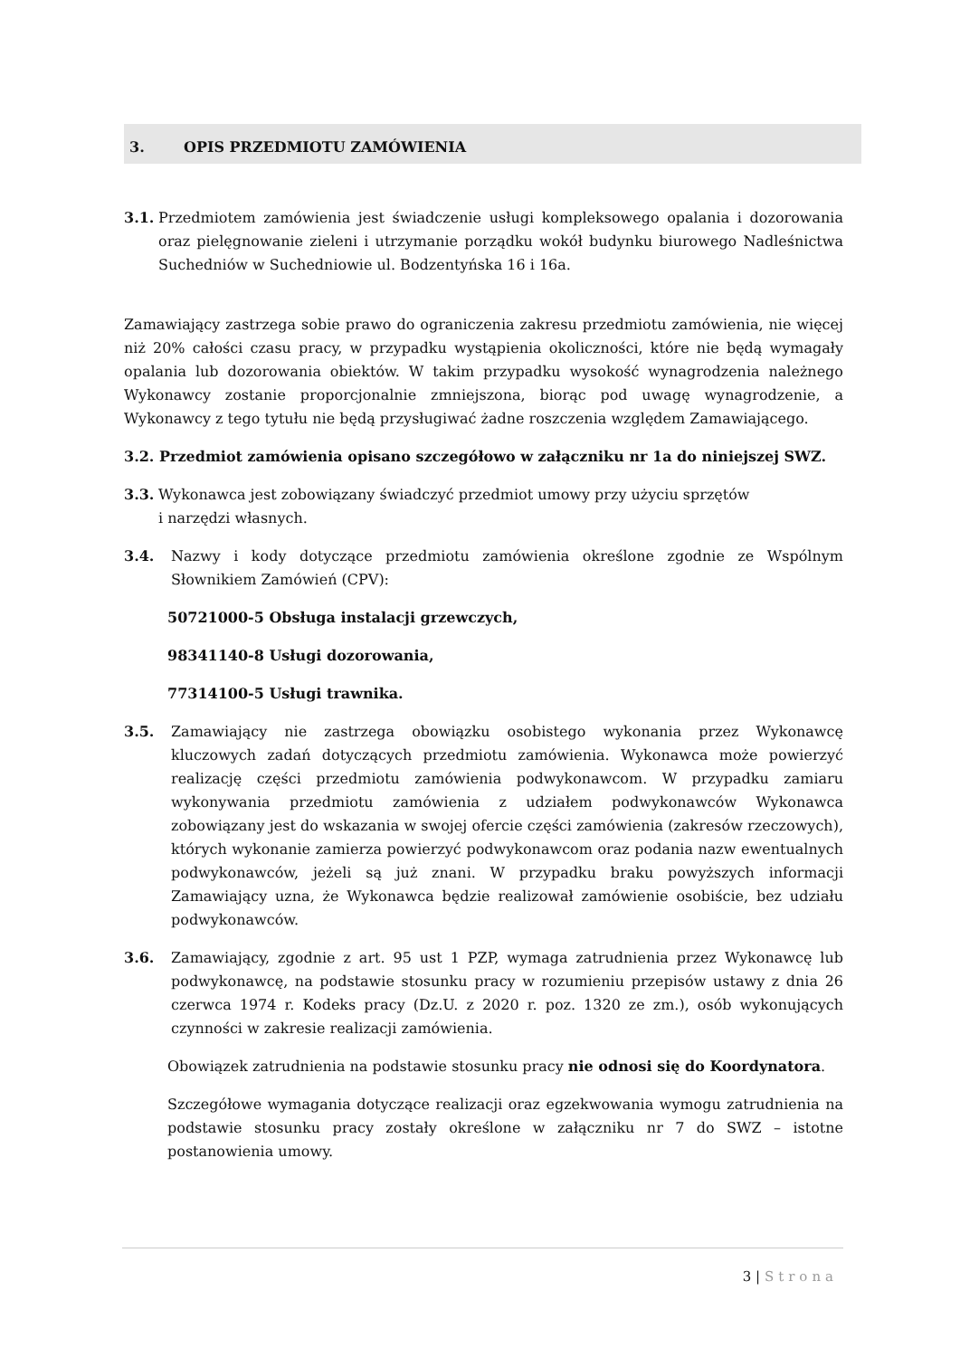3. OPIS PRZEDMIOTU ZAMÓWIENIA
3.1.
Przedmiotem zamówienia jest świadczenie usługi kompleksowego opalania i dozorowania oraz pielęgnowanie zieleni i utrzymanie porządku wokół budynku biurowego Nadleśnictwa Suchedniów w Suchedniowie ul. Bodzentyńska 16 i 16a.
Zamawiający zastrzega sobie prawo do ograniczenia zakresu przedmiotu zamówienia, nie więcej niż 20% całości czasu pracy, w przypadku wystąpienia okoliczności, które nie będą wymagały opalania lub dozorowania obiektów. W takim przypadku wysokość wynagrodzenia należnego Wykonawcy zostanie proporcjonalnie zmniejszona, biorąc pod uwagę wynagrodzenie, a Wykonawcy z tego tytułu nie będą przysługiwać żadne roszczenia względem Zamawiającego.
3.2. Przedmiot zamówienia opisano szczegółowo w załączniku nr 1a do niniejszej SWZ.
3.3.
Wykonawca jest zobowiązany świadczyć przedmiot umowy przy użyciu sprzętów
i narzędzi własnych.
3.4. Nazwy i kody dotyczące przedmiotu zamówienia określone zgodnie ze Wspólnym Słownikiem Zamówień (CPV):
50721000-5 Obsługa instalacji grzewczych,
98341140-8 Usługi dozorowania,
77314100-5 Usługi trawnika.
3.5. Zamawiający nie zastrzega obowiązku osobistego wykonania przez Wykonawcę kluczowych zadań dotyczących przedmiotu zamówienia. Wykonawca może powierzyć realizację części przedmiotu zamówienia podwykonawcom. W przypadku zamiaru wykonywania przedmiotu zamówienia z udziałem podwykonawców Wykonawca zobowiązany jest do wskazania w swojej ofercie części zamówienia (zakresów rzeczowych), których wykonanie zamierza powierzyć podwykonawcom oraz podania nazw ewentualnych podwykonawców, jeżeli są już znani. W przypadku braku powyższych informacji Zamawiający uzna, że Wykonawca będzie realizował zamówienie osobiście, bez udziału podwykonawców.
3.6. Zamawiający, zgodnie z art. 95 ust 1 PZP, wymaga zatrudnienia przez Wykonawcę lub podwykonawcę, na podstawie stosunku pracy w rozumieniu przepisów ustawy z dnia 26 czerwca 1974 r. Kodeks pracy (Dz.U. z 2020 r. poz. 1320 ze zm.), osób wykonujących czynności w zakresie realizacji zamówienia.
Obowiązek zatrudnienia na podstawie stosunku pracy nie odnosi się do Koordynatora.
Szczegółowe wymagania dotyczące realizacji oraz egzekwowania wymogu zatrudnienia na podstawie stosunku pracy zostały określone w załączniku nr 7 do SWZ – istotne postanowienia umowy.
3 | Strona